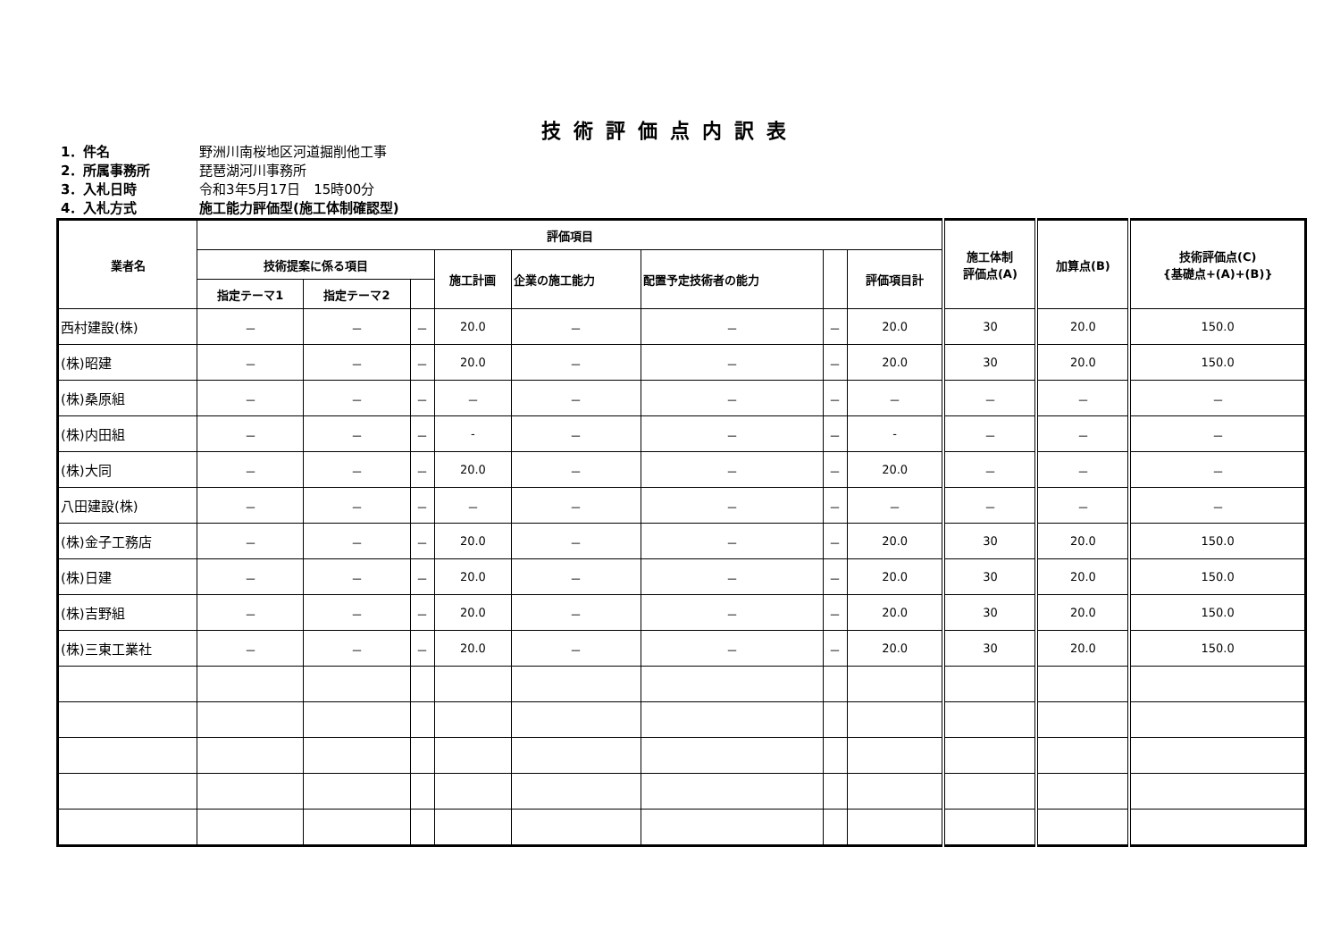技術評価点内訳表
1．件名 野洲川南桜地区河道掘削他工事
2．所属事務所 琵琶湖河川事務所
3．入札日時 令和3年5月17日　15時00分
4．入札方式 施工能力評価型(施工体制確認型)
| 業者名 | 評価項目 | | | | | | | | 施工体制 評価点(A) | 加算点(B) | 技術評価点(C) {基礎点+(A)+(B)} |
| --- | --- | --- | --- | --- | --- | --- | --- | --- | --- | --- | --- |
| | 技術提案に係る項目 | | | 施工計画 | 企業の施工能力 | 配置予定技術者の能力 | | 評価項目計 | | | |
| | 指定テーマ1 | 指定テーマ2 | | | | | | | | | |
| 西村建設(株) | － | － | － | 20.0 | － | － | － | 20.0 | 30 | 20.0 | 150.0 |
| (株)昭建 | － | － | － | 20.0 | － | － | － | 20.0 | 30 | 20.0 | 150.0 |
| (株)桑原組 | － | － | － | － | － | － | － | － | － | － | － |
| (株)内田組 | － | － | － | - | － | － | － | - | － | － | － |
| (株)大同 | － | － | － | 20.0 | － | － | － | 20.0 | － | － | － |
| 八田建設(株) | － | － | － | － | － | － | － | － | － | － | － |
| (株)金子工務店 | － | － | － | 20.0 | － | － | － | 20.0 | 30 | 20.0 | 150.0 |
| (株)日建 | － | － | － | 20.0 | － | － | － | 20.0 | 30 | 20.0 | 150.0 |
| (株)吉野組 | － | － | － | 20.0 | － | － | － | 20.0 | 30 | 20.0 | 150.0 |
| (株)三東工業社 | － | － | － | 20.0 | － | － | － | 20.0 | 30 | 20.0 | 150.0 |